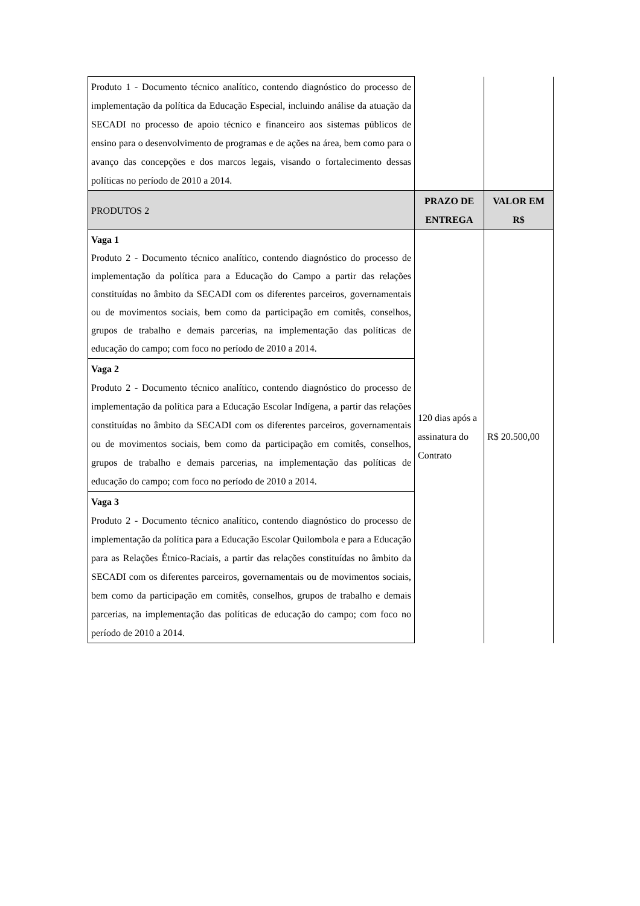| Produto 1 - Documento técnico analítico, contendo diagnóstico do processo de implementação da política da Educação Especial, incluindo análise da atuação da SECADI no processo de apoio técnico e financeiro aos sistemas públicos de ensino para o desenvolvimento de programas e de ações na área, bem como para o avanço das concepções e dos marcos legais, visando o fortalecimento dessas políticas no período de 2010 a 2014. | | |
| PRODUTOS 2 | PRAZO DE ENTREGA | VALOR EM R$ |
| Vaga 1 Produto 2 - Documento técnico analítico, contendo diagnóstico do processo de implementação da política para a Educação do Campo a partir das relações constituídas no âmbito da SECADI com os diferentes parceiros, governamentais ou de movimentos sociais, bem como da participação em comitês, conselhos, grupos de trabalho e demais parcerias, na implementação das políticas de educação do campo; com foco no período de 2010 a 2014. | 120 dias após a assinatura do Contrato | R$ 20.500,00 |
| Vaga 2 Produto 2 - Documento técnico analítico, contendo diagnóstico do processo de implementação da política para a Educação Escolar Indígena, a partir das relações constituídas no âmbito da SECADI com os diferentes parceiros, governamentais ou de movimentos sociais, bem como da participação em comitês, conselhos, grupos de trabalho e demais parcerias, na implementação das políticas de educação do campo; com foco no período de 2010 a 2014. | | |
| Vaga 3 Produto 2 - Documento técnico analítico, contendo diagnóstico do processo de implementação da política para a Educação Escolar Quilombola e para a Educação para as Relações Étnico-Raciais, a partir das relações constituídas no âmbito da SECADI com os diferentes parceiros, governamentais ou de movimentos sociais, bem como da participação em comitês, conselhos, grupos de trabalho e demais parcerias, na implementação das políticas de educação do campo; com foco no período de 2010 a 2014. | | |